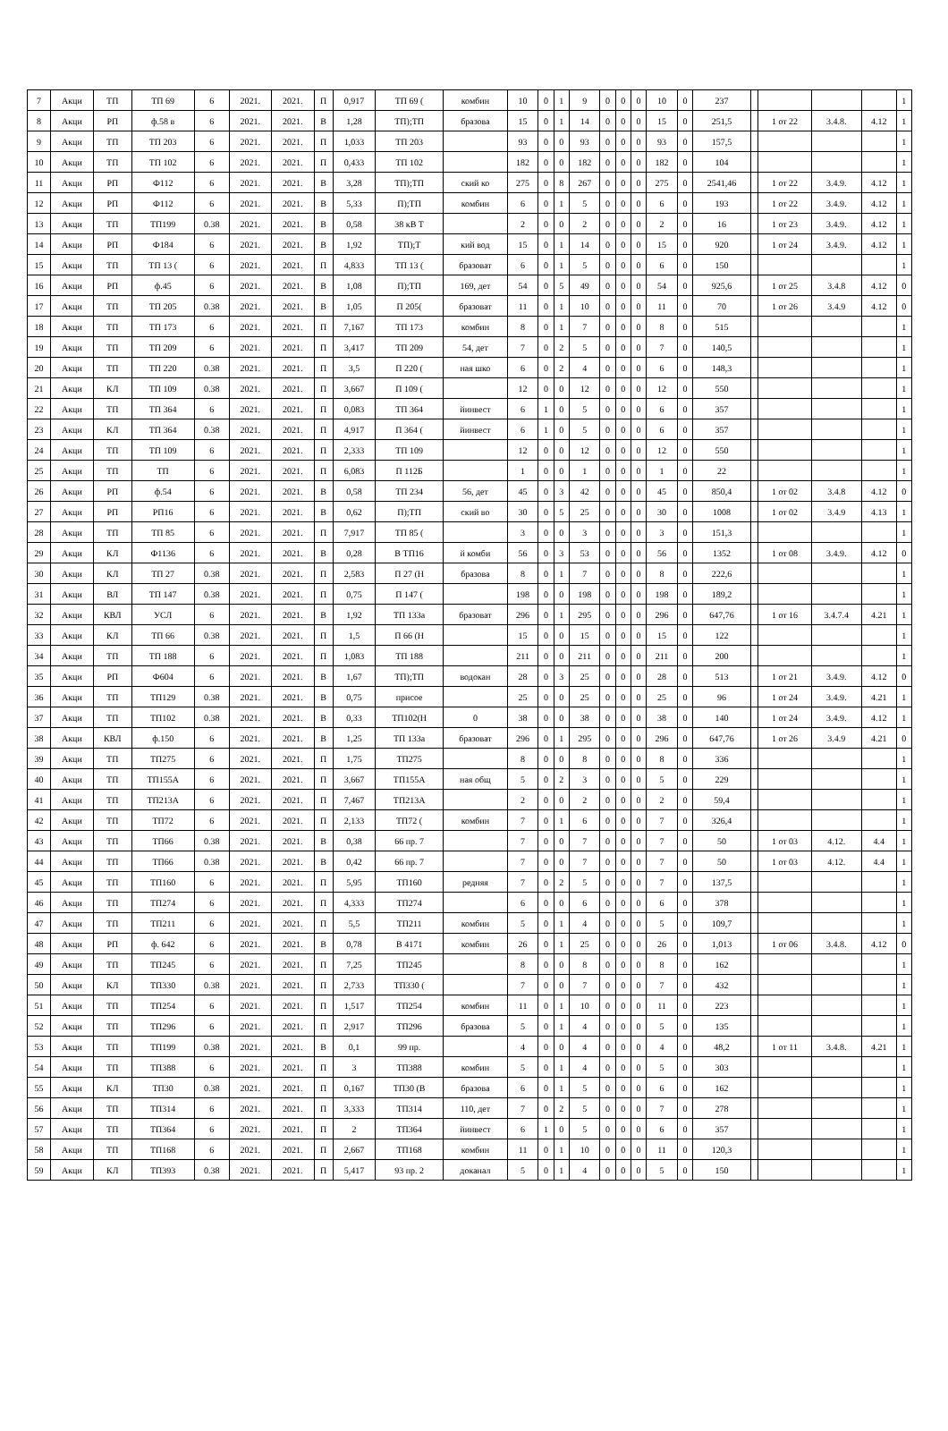| 7 | Акци | ТП | ТП 69 | 6 | 2021. | 2021. | П | 0,917 | ТП 69 ( | комбин | 10 | 0 | 1 | 9 | 0 | 0 | 0 | 10 | 0 | 237 | | | | | 1 |
| 8 | Акци | РП | ф.58 в | 6 | 2021. | 2021. | В | 1,28 | ТП);ТП | бразова | 15 | 0 | 1 | 14 | 0 | 0 | 0 | 15 | 0 | 251,5 | | 1 от 22 | 3.4.8. | 4.12 | 1 |
| 9 | Акци | ТП | ТП 203 | 6 | 2021. | 2021. | П | 1,033 | ТП 203 | | 93 | 0 | 0 | 93 | 0 | 0 | 0 | 93 | 0 | 157,5 | | | | | 1 |
| 10 | Акци | ТП | ТП 102 | 6 | 2021. | 2021. | П | 0,433 | ТП 102 | | 182 | 0 | 0 | 182 | 0 | 0 | 0 | 182 | 0 | 104 | | | | | 1 |
| 11 | Акци | РП | Ф112 | 6 | 2021. | 2021. | В | 3,28 | ТП);ТП | ский ко | 275 | 0 | 8 | 267 | 0 | 0 | 0 | 275 | 0 | 2541,46 | | 1 от 22 | 3.4.9. | 4.12 | 1 |
| 12 | Акци | РП | Ф112 | 6 | 2021. | 2021. | В | 5,33 | П);ТП | комбин | 6 | 0 | 1 | 5 | 0 | 0 | 0 | 6 | 0 | 193 | | 1 от 22 | 3.4.9. | 4.12 | 1 |
| 13 | Акци | ТП | ТП199 | 0.38 | 2021. | 2021. | В | 0,58 | 38 кВ Т | | 2 | 0 | 0 | 2 | 0 | 0 | 0 | 2 | 0 | 16 | | 1 от 23 | 3.4.9. | 4.12 | 1 |
| 14 | Акци | РП | Ф184 | 6 | 2021. | 2021. | В | 1,92 | ТП);Т | кий вод | 15 | 0 | 1 | 14 | 0 | 0 | 0 | 15 | 0 | 920 | | 1 от 24 | 3.4.9. | 4.12 | 1 |
| 15 | Акци | ТП | ТП 13 ( | 6 | 2021. | 2021. | П | 4,833 | ТП 13 ( | бразоват | 6 | 0 | 1 | 5 | 0 | 0 | 0 | 6 | 0 | 150 | | | | | 1 |
| 16 | Акци | РП | ф.45 | 6 | 2021. | 2021. | В | 1,08 | П);ТП | 169, дет | 54 | 0 | 5 | 49 | 0 | 0 | 0 | 54 | 0 | 925,6 | | 1 от 25 | 3.4.8 | 4.12 | 0 |
| 17 | Акци | ТП | ТП 205 | 0.38 | 2021. | 2021. | В | 1,05 | П 205( | бразоват | 11 | 0 | 1 | 10 | 0 | 0 | 0 | 11 | 0 | 70 | | 1 от 26 | 3.4.9 | 4.12 | 0 |
| 18 | Акци | ТП | ТП 173 | 6 | 2021. | 2021. | П | 7,167 | ТП 173 | комбин | 8 | 0 | 1 | 7 | 0 | 0 | 0 | 8 | 0 | 515 | | | | | 1 |
| 19 | Акци | ТП | ТП 209 | 6 | 2021. | 2021. | П | 3,417 | ТП 209 | 54, дет | 7 | 0 | 2 | 5 | 0 | 0 | 0 | 7 | 0 | 140,5 | | | | | 1 |
| 20 | Акци | ТП | ТП 220 | 0.38 | 2021. | 2021. | П | 3,5 | П 220 ( | ная шко | 6 | 0 | 2 | 4 | 0 | 0 | 0 | 6 | 0 | 148,3 | | | | | 1 |
| 21 | Акци | КЛ | ТП 109 | 0.38 | 2021. | 2021. | П | 3,667 | П 109 ( | | 12 | 0 | 0 | 12 | 0 | 0 | 0 | 12 | 0 | 550 | | | | | 1 |
| 22 | Акци | ТП | ТП 364 | 6 | 2021. | 2021. | П | 0,083 | ТП 364 | йинвест | 6 | 1 | 0 | 5 | 0 | 0 | 0 | 6 | 0 | 357 | | | | | 1 |
| 23 | Акци | КЛ | ТП 364 | 0.38 | 2021. | 2021. | П | 4,917 | П 364 ( | йинвест | 6 | 1 | 0 | 5 | 0 | 0 | 0 | 6 | 0 | 357 | | | | | 1 |
| 24 | Акци | ТП | ТП 109 | 6 | 2021. | 2021. | П | 2,333 | ТП 109 | | 12 | 0 | 0 | 12 | 0 | 0 | 0 | 12 | 0 | 550 | | | | | 1 |
| 25 | Акци | ТП | ТП | 6 | 2021. | 2021. | П | 6,083 | П 112Б | | 1 | 0 | 0 | 1 | 0 | 0 | 0 | 1 | 0 | 22 | | | | | 1 |
| 26 | Акци | РП | ф.54 | 6 | 2021. | 2021. | В | 0,58 | ТП 234 | 56, дет | 45 | 0 | 3 | 42 | 0 | 0 | 0 | 45 | 0 | 850,4 | | 1 от 02 | 3.4.8 | 4.12 | 0 |
| 27 | Акци | РП | РП16 | 6 | 2021. | 2021. | В | 0,62 | П);ТП | ский во | 30 | 0 | 5 | 25 | 0 | 0 | 0 | 30 | 0 | 1008 | | 1 от 02 | 3.4.9 | 4.13 | 1 |
| 28 | Акци | ТП | ТП 85 | 6 | 2021. | 2021. | П | 7,917 | ТП 85 ( | | 3 | 0 | 0 | 3 | 0 | 0 | 0 | 3 | 0 | 151,3 | | | | | 1 |
| 29 | Акци | КЛ | Ф1136 | 6 | 2021. | 2021. | В | 0,28 | В ТП16 | й комби | 56 | 0 | 3 | 53 | 0 | 0 | 0 | 56 | 0 | 1352 | | 1 от 08 | 3.4.9. | 4.12 | 0 |
| 30 | Акци | КЛ | ТП 27 | 0.38 | 2021. | 2021. | П | 2,583 | П 27 (Н | бразова | 8 | 0 | 1 | 7 | 0 | 0 | 0 | 8 | 0 | 222,6 | | | | | 1 |
| 31 | Акци | ВЛ | ТП 147 | 0.38 | 2021. | 2021. | П | 0,75 | П 147 ( | | 198 | 0 | 0 | 198 | 0 | 0 | 0 | 198 | 0 | 189,2 | | | | | 1 |
| 32 | Акци | КВЛ | УСЛ | 6 | 2021. | 2021. | В | 1,92 | ТП 133а | бразоват | 296 | 0 | 1 | 295 | 0 | 0 | 0 | 296 | 0 | 647,76 | | 1 от 16 | 3.4.7.4 | 4.21 | 1 |
| 33 | Акци | КЛ | ТП 66 | 0.38 | 2021. | 2021. | П | 1,5 | П 66 (Н | | 15 | 0 | 0 | 15 | 0 | 0 | 0 | 15 | 0 | 122 | | | | | 1 |
| 34 | Акци | ТП | ТП 188 | 6 | 2021. | 2021. | П | 1,083 | ТП 188 | | 211 | 0 | 0 | 211 | 0 | 0 | 0 | 211 | 0 | 200 | | | | | 1 |
| 35 | Акци | РП | Ф604 | 6 | 2021. | 2021. | В | 1,67 | ТП);ТП | водокан | 28 | 0 | 3 | 25 | 0 | 0 | 0 | 28 | 0 | 513 | | 1 от 21 | 3.4.9. | 4.12 | 0 |
| 36 | Акци | ТП | ТП129 | 0.38 | 2021. | 2021. | В | 0,75 | присое | | 25 | 0 | 0 | 25 | 0 | 0 | 0 | 25 | 0 | 96 | | 1 от 24 | 3.4.9. | 4.21 | 1 |
| 37 | Акци | ТП | ТП102 | 0.38 | 2021. | 2021. | В | 0,33 | ТП102(Н | 0 | 38 | 0 | 0 | 38 | 0 | 0 | 0 | 38 | 0 | 140 | | 1 от 24 | 3.4.9. | 4.12 | 1 |
| 38 | Акци | КВЛ | ф.150 | 6 | 2021. | 2021. | В | 1,25 | ТП 133а | бразоват | 296 | 0 | 1 | 295 | 0 | 0 | 0 | 296 | 0 | 647,76 | | 1 от 26 | 3.4.9 | 4.21 | 0 |
| 39 | Акци | ТП | ТП275 | 6 | 2021. | 2021. | П | 1,75 | ТП275 | | 8 | 0 | 0 | 8 | 0 | 0 | 0 | 8 | 0 | 336 | | | | | 1 |
| 40 | Акци | ТП | ТП155А | 6 | 2021. | 2021. | П | 3,667 | ТП155А | ная общ | 5 | 0 | 2 | 3 | 0 | 0 | 0 | 5 | 0 | 229 | | | | | 1 |
| 41 | Акци | ТП | ТП213А | 6 | 2021. | 2021. | П | 7,467 | ТП213А | | 2 | 0 | 0 | 2 | 0 | 0 | 0 | 2 | 0 | 59,4 | | | | | 1 |
| 42 | Акци | ТП | ТП72 | 6 | 2021. | 2021. | П | 2,133 | ТП72 ( | комбин | 7 | 0 | 1 | 6 | 0 | 0 | 0 | 7 | 0 | 326,4 | | | | | 1 |
| 43 | Акци | ТП | ТП66 | 0.38 | 2021. | 2021. | В | 0,38 | 66 пр. 7 | | 7 | 0 | 0 | 7 | 0 | 0 | 0 | 7 | 0 | 50 | | 1 от 03 | 4.12. | 4.4 | 1 |
| 44 | Акци | ТП | ТП66 | 0.38 | 2021. | 2021. | В | 0,42 | 66 пр. 7 | | 7 | 0 | 0 | 7 | 0 | 0 | 0 | 7 | 0 | 50 | | 1 от 03 | 4.12. | 4.4 | 1 |
| 45 | Акци | ТП | ТП160 | 6 | 2021. | 2021. | П | 5,95 | ТП160 | редняя | 7 | 0 | 2 | 5 | 0 | 0 | 0 | 7 | 0 | 137,5 | | | | | 1 |
| 46 | Акци | ТП | ТП274 | 6 | 2021. | 2021. | П | 4,333 | ТП274 | | 6 | 0 | 0 | 6 | 0 | 0 | 0 | 6 | 0 | 378 | | | | | 1 |
| 47 | Акци | ТП | ТП211 | 6 | 2021. | 2021. | П | 5,5 | ТП211 | комбин | 5 | 0 | 1 | 4 | 0 | 0 | 0 | 5 | 0 | 109,7 | | | | | 1 |
| 48 | Акци | РП | ф. 642 | 6 | 2021. | 2021. | В | 0,78 | В 4171 | комбин | 26 | 0 | 1 | 25 | 0 | 0 | 0 | 26 | 0 | 1,013 | | 1 от 06 | 3.4.8. | 4.12 | 0 |
| 49 | Акци | ТП | ТП245 | 6 | 2021. | 2021. | П | 7,25 | ТП245 | | 8 | 0 | 0 | 8 | 0 | 0 | 0 | 8 | 0 | 162 | | | | | 1 |
| 50 | Акци | КЛ | ТП330 | 0.38 | 2021. | 2021. | П | 2,733 | ТП330 ( | | 7 | 0 | 0 | 7 | 0 | 0 | 0 | 7 | 0 | 432 | | | | | 1 |
| 51 | Акци | ТП | ТП254 | 6 | 2021. | 2021. | П | 1,517 | ТП254 | комбин | 11 | 0 | 1 | 10 | 0 | 0 | 0 | 11 | 0 | 223 | | | | | 1 |
| 52 | Акци | ТП | ТП296 | 6 | 2021. | 2021. | П | 2,917 | ТП296 | бразова | 5 | 0 | 1 | 4 | 0 | 0 | 0 | 5 | 0 | 135 | | | | | 1 |
| 53 | Акци | ТП | ТП199 | 0.38 | 2021. | 2021. | В | 0,1 | 99 пр. | | 4 | 0 | 0 | 4 | 0 | 0 | 0 | 4 | 0 | 48,2 | | 1 от 11 | 3.4.8. | 4.21 | 1 |
| 54 | Акци | ТП | ТП388 | 6 | 2021. | 2021. | П | 3 | ТП388 | комбин | 5 | 0 | 1 | 4 | 0 | 0 | 0 | 5 | 0 | 303 | | | | | 1 |
| 55 | Акци | КЛ | ТП30 | 0.38 | 2021. | 2021. | П | 0,167 | ТП30 (В | бразова | 6 | 0 | 1 | 5 | 0 | 0 | 0 | 6 | 0 | 162 | | | | | 1 |
| 56 | Акци | ТП | ТП314 | 6 | 2021. | 2021. | П | 3,333 | ТП314 | 110, дет | 7 | 0 | 2 | 5 | 0 | 0 | 0 | 7 | 0 | 278 | | | | | 1 |
| 57 | Акци | ТП | ТП364 | 6 | 2021. | 2021. | П | 2 | ТП364 | йинвест | 6 | 1 | 0 | 5 | 0 | 0 | 0 | 6 | 0 | 357 | | | | | 1 |
| 58 | Акци | ТП | ТП168 | 6 | 2021. | 2021. | П | 2,667 | ТП168 | комбин | 11 | 0 | 1 | 10 | 0 | 0 | 0 | 11 | 0 | 120,3 | | | | | 1 |
| 59 | Акци | КЛ | ТП393 | 0.38 | 2021. | 2021. | П | 5,417 | 93 пр. 2 | доканал | 5 | 0 | 1 | 4 | 0 | 0 | 0 | 5 | 0 | 150 | | | | | 1 |